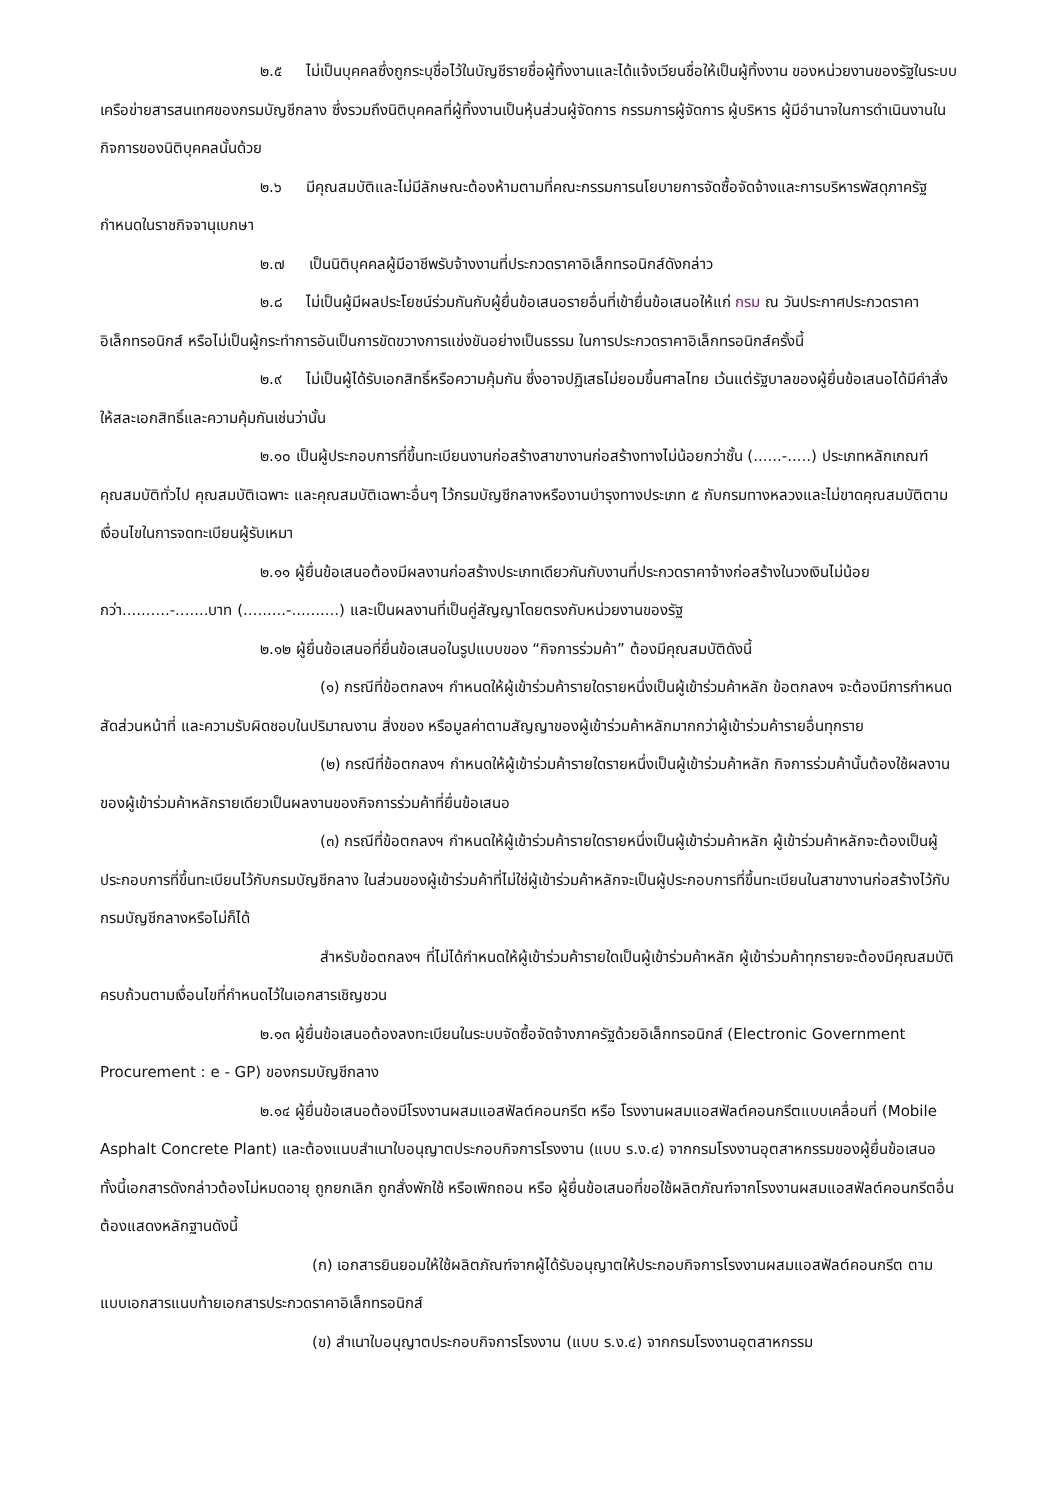๒.๕ ไม่เป็นบุคคลซึ่งถูกระบุชื่อไว้ในบัญชีรายชื่อผู้ทิ้งงานและได้แจ้งเวียนชื่อให้เป็นผู้ทิ้งงาน ของหน่วยงานของรัฐในระบบเครือข่ายสารสนเทศของกรมบัญชีกลาง ซึ่งรวมถึงนิติบุคคลที่ผู้ทิ้งงานเป็นหุ้นส่วนผู้จัดการ กรรมการผู้จัดการ ผู้บริหาร ผู้มีอำนาจในการดำเนินงานในกิจการของนิติบุคคลนั้นด้วย
๒.๖ มีคุณสมบัติและไม่มีลักษณะต้องห้ามตามที่คณะกรรมการนโยบายการจัดซื้อจัดจ้างและการบริหารพัสดุภาครัฐกำหนดในราชกิจจานุเบกษา
๒.๗ เป็นนิติบุคคลผู้มีอาชีพรับจ้างงานที่ประกวดราคาอิเล็กทรอนิกส์ดังกล่าว
๒.๘ ไม่เป็นผู้มีผลประโยชน์ร่วมกันกับผู้ยื่นข้อเสนอรายอื่นที่เข้ายื่นข้อเสนอให้แก่ กรม ณ วันประกาศประกวดราคาอิเล็กทรอนิกส์ หรือไม่เป็นผู้กระทำการอันเป็นการขัดขวางการแข่งขันอย่างเป็นธรรม ในการประกวดราคาอิเล็กทรอนิกส์ครั้งนี้
๒.๙ ไม่เป็นผู้ได้รับเอกสิทธิ์หรือความคุ้มกัน ซึ่งอาจปฏิเสธไม่ยอมขึ้นศาลไทย เว้นแต่รัฐบาลของผู้ยื่นข้อเสนอได้มีคำสั่งให้สละเอกสิทธิ์และความคุ้มกันเช่นว่านั้น
๒.๑๐ เป็นผู้ประกอบการที่ขึ้นทะเบียนงานก่อสร้างสาขางานก่อสร้างทางไม่น้อยกว่าชั้น (......-.....) ประเภทหลักเกณฑ์คุณสมบัติทั่วไป คุณสมบัติเฉพาะ และคุณสมบัติเฉพาะอื่นๆ ไว้กรมบัญชีกลางหรืองานบำรุงทางประเภท ๕ กับกรมทางหลวงและไม่ขาดคุณสมบัติตามเงื่อนไขในการจดทะเบียนผู้รับเหมา
๒.๑๑ ผู้ยื่นข้อเสนอต้องมีผลงานก่อสร้างประเภทเดียวกันกับงานที่ประกวดราคาจ้างก่อสร้างในวงเงินไม่น้อยกว่า..........-.......บาท (.........-..........) และเป็นผลงานที่เป็นคู่สัญญาโดยตรงกับหน่วยงานของรัฐ
๒.๑๒ ผู้ยื่นข้อเสนอที่ยื่นข้อเสนอในรูปแบบของ “กิจการร่วมค้า” ต้องมีคุณสมบัติดังนี้
(๑) กรณีที่ข้อตกลงฯ กำหนดให้ผู้เข้าร่วมค้ารายใดรายหนึ่งเป็นผู้เข้าร่วมค้าหลัก ข้อตกลงฯ จะต้องมีการกำหนดสัดส่วนหน้าที่ และความรับผิดชอบในปริมาณงาน สิ่งของ หรือมูลค่าตามสัญญาของผู้เข้าร่วมค้าหลักมากกว่าผู้เข้าร่วมค้ารายอื่นทุกราย
(๒) กรณีที่ข้อตกลงฯ กำหนดให้ผู้เข้าร่วมค้ารายใดรายหนึ่งเป็นผู้เข้าร่วมค้าหลัก กิจการร่วมค้านั้นต้องใช้ผลงานของผู้เข้าร่วมค้าหลักรายเดียวเป็นผลงานของกิจการร่วมค้าที่ยื่นข้อเสนอ
(๓) กรณีที่ข้อตกลงฯ กำหนดให้ผู้เข้าร่วมค้ารายใดรายหนึ่งเป็นผู้เข้าร่วมค้าหลัก ผู้เข้าร่วมค้าหลักจะต้องเป็นผู้ประกอบการที่ขึ้นทะเบียนไว้กับกรมบัญชีกลาง ในส่วนของผู้เข้าร่วมค้าที่ไม่ใช่ผู้เข้าร่วมค้าหลักจะเป็นผู้ประกอบการที่ขึ้นทะเบียนในสาขางานก่อสร้างไว้กับกรมบัญชีกลางหรือไม่ก็ได้
สำหรับข้อตกลงฯ ที่ไม่ได้กำหนดให้ผู้เข้าร่วมค้ารายใดเป็นผู้เข้าร่วมค้าหลัก ผู้เข้าร่วมค้าทุกรายจะต้องมีคุณสมบัติครบถ้วนตามเงื่อนไขที่กำหนดไว้ในเอกสารเชิญชวน
๒.๑๓ ผู้ยื่นข้อเสนอต้องลงทะเบียนในระบบจัดซื้อจัดจ้างภาครัฐด้วยอิเล็กทรอนิกส์ (Electronic Government Procurement : e - GP) ของกรมบัญชีกลาง
๒.๑๔ ผู้ยื่นข้อเสนอต้องมีโรงงานผสมแอสฟัลต์คอนกรีต หรือ โรงงานผสมแอสฟัลต์คอนกรีตแบบเคลื่อนที่ (Mobile Asphalt Concrete Plant) และต้องแนบสำเนาใบอนุญาตประกอบกิจการโรงงาน (แบบ ร.ง.๔) จากกรมโรงงานอุตสาหกรรมของผู้ยื่นข้อเสนอ ทั้งนี้เอกสารดังกล่าวต้องไม่หมดอายุ ถูกยกเลิก ถูกสั่งพักใช้ หรือเพิกถอน หรือ ผู้ยื่นข้อเสนอที่ขอใช้ผลิตภัณฑ์จากโรงงานผสมแอสฟัลต์คอนกรีตอื่นต้องแสดงหลักฐานดังนี้
(ก) เอกสารยินยอมให้ใช้ผลิตภัณฑ์จากผู้ได้รับอนุญาตให้ประกอบกิจการโรงงานผสมแอสฟัลต์คอนกรีต ตามแบบเอกสารแนบท้ายเอกสารประกวดราคาอิเล็กทรอนิกส์
(ข) สำเนาใบอนุญาตประกอบกิจการโรงงาน (แบบ ร.ง.๔) จากกรมโรงงานอุตสาหกรรม